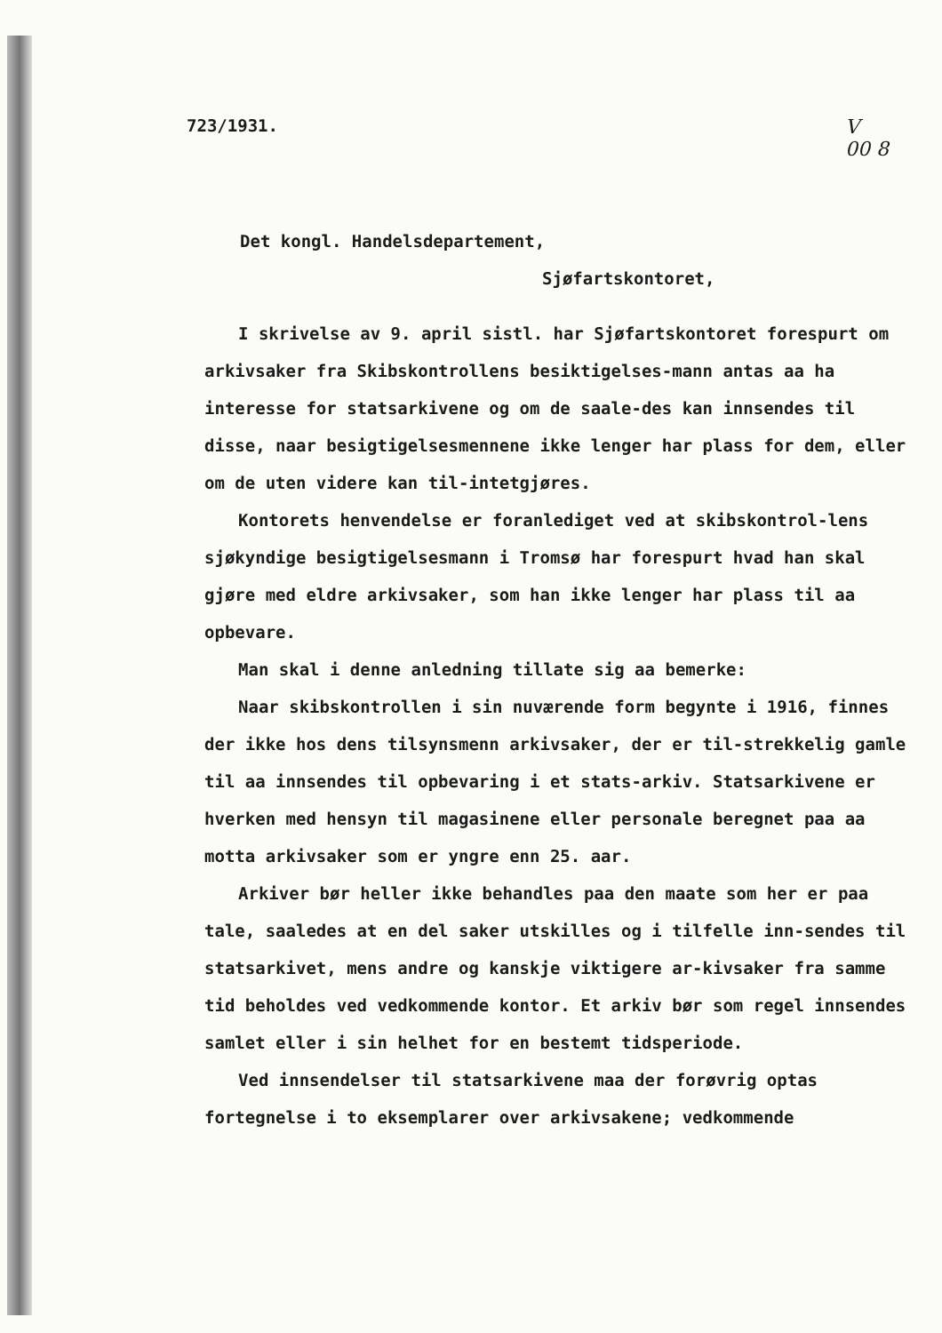723/1931. V
00 8
Det kongl. Handelsdepartement,
Sjøfartskontoret,
I skrivelse av 9. april sistl. har Sjøfartskontoret forespurt om arkivsaker fra Skibskontrollens besiktigelses-mann antas aa ha interesse for statsarkivene og om de saale-des kan innsendes til disse, naar besigtigelsesmennene ikke lenger har plass for dem, eller om de uten videre kan til-intetgjøres.
Kontorets henvendelse er foranlediget ved at skibskontrol-lens sjøkyndige besigtigelsesmann i Tromsø har forespurt hvad han skal gjøre med eldre arkivsaker, som han ikke lenger har plass til aa opbevare.
Man skal i denne anledning tillate sig aa bemerke:
Naar skibskontrollen i sin nuværende form begynte i 1916, finnes der ikke hos dens tilsynsmenn arkivsaker, der er til-strekkelig gamle til aa innsendes til opbevaring i et stats-arkiv. Statsarkivene er hverken med hensyn til magasinene eller personale beregnet paa aa motta arkivsaker som er yngre enn 25. aar.
Arkiver bør heller ikke behandles paa den maate som her er paa tale, saaledes at en del saker utskilles og i tilfelle inn-sendes til statsarkivet, mens andre og kanskje viktigere ar-kivsaker fra samme tid beholdes ved vedkommende kontor. Et arkiv bør som regel innsendes samlet eller i sin helhet for en bestemt tidsperiode.
Ved innsendelser til statsarkivene maa der forøvrig optas fortegnelse i to eksemplarer over arkivsakene; vedkommende